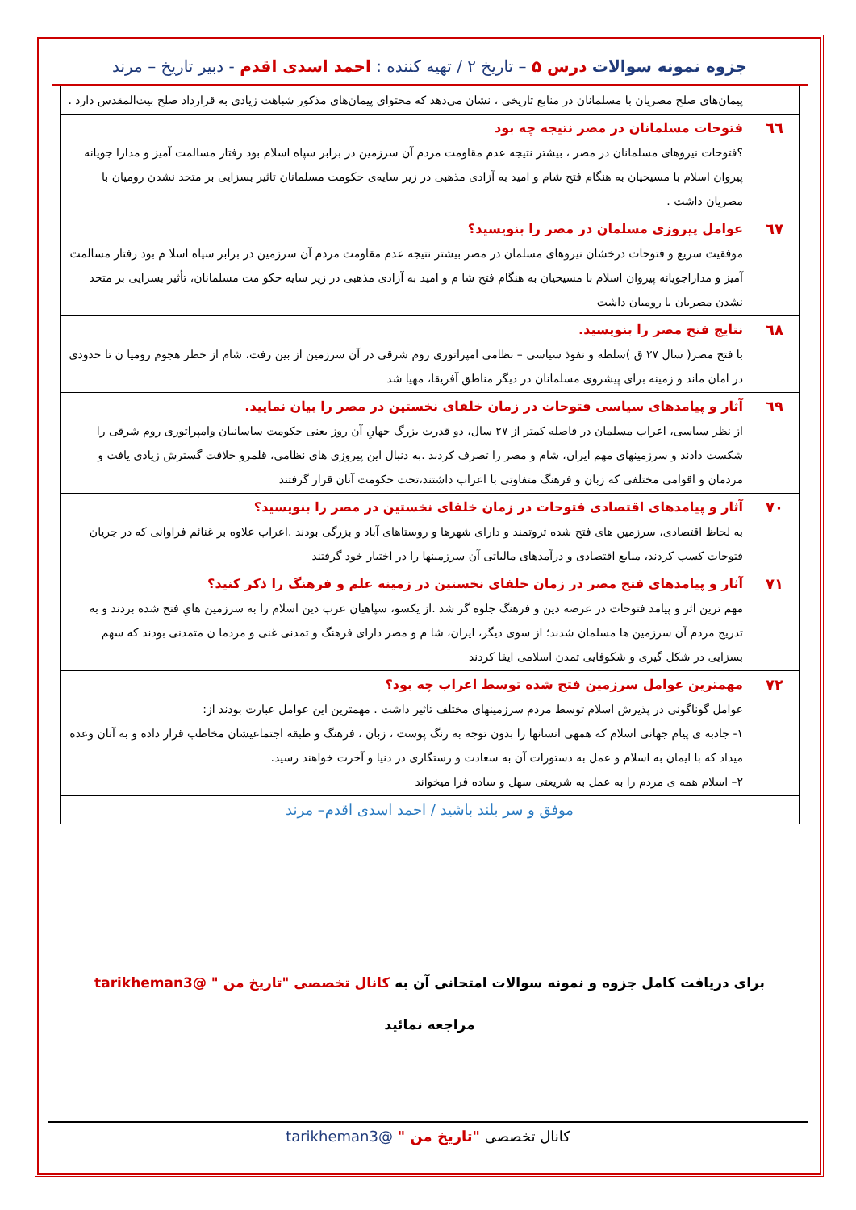جزوه نمونه سوالات درس ۵ – تاریخ ۲ / تهیه کننده : احمد اسدی اقدم - دبیر تاریخ – مرند
| | پیمان‌های صلح مصریان با مسلمانان در منابع تاریخی ، نشان می‌دهد که محتوای پیمان‌های مذکور شباهت زیادی به قرارداد صلح بیت‌المقدس دارد . |
| ٦٦ | فتوحات مسلمانان در مصر نتیجه چه بود ؟فتوحات نیروهای مسلمانان در مصر ، بیشتر نتیجه عدم مقاومت مردم آن سرزمین در برابر سپاه اسلام بود رفتار مسالمت آمیز و مدارا جویانه پیروان اسلام با مسیحیان به هنگام فتح شام و امید به آزادی مذهبی در زیر سایه‌ی حکومت مسلمانان تاثیر بسزایی بر متحد نشدن رومیان با مصریان داشت . |
| ٦٧ | عوامل پیروزی مسلمان در مصر را بنویسید؟ موفقیت سریع و فتوحات درخشان نیروهای مسلمان در مصر بیشتر نتیجه عدم مقاومت مردم آن سرزمین در برابر سپاه اسلا م بود رفتار مسالمت آمیز و مداراجویانه پیروان اسلام با مسیحیان به هنگام فتح شا م و امید به آزادی مذهبی در زیر سایه حکو مت مسلمانان، تأثیر بسزایی بر متحد نشدن مصریان با رومیان داشت |
| ٦٨ | نتایج فتح مصر را بنویسید. با فتح مصر( سال ۲۷ ق )سلطه و نفوذ سیاسی – نظامی امپراتوری روم شرقی در آن سرزمین از بین رفت، شام از خطر هجوم رومیا ن تا حدودی در امان ماند و زمینه برای پیشروی مسلمانان در دیگر مناطق آفریقا، مهیا شد |
| ٦٩ | آثار و پیامدهای سیاسی فتوحات در زمان خلفای نخستین در مصر را بیان نمایید. از نظر سیاسی، اعراب مسلمان در فاصله کمتر از ۲۷ سال، دو قدرت بزرگ جهانِ آن روز یعنی حکومت ساسانیان وامپراتوری روم شرقی را شکست دادند و سرزمینهای مهم ایران، شام و مصر را تصرف کردند .به دنبال این پیروزی های نظامی، قلمرو خلافت گسترش زیادی یافت و مردمان و اقوامی مختلفی که زبان و فرهنگ متفاوتی با اعراب داشتند،تحت حکومت آنان قرار گرفتند |
| ٧٠ | آثار و پیامدهای اقتصادی فتوحات در زمان خلفای نخستین در مصر را بنویسید؟ به لحاظ اقتصادی، سرزمین های فتح شده ثروتمند و دارای شهرها و روستاهای آباد و بزرگی بودند .اعراب علاوه بر غنائم فراوانی که در جریان فتوحات کسب کردند، منابع اقتصادی و درآمدهای مالیاتی آن سرزمینها را در اختیار خود گرفتند |
| ٧١ | آثار و پیامدهای فتح مصر در زمان خلفای نخستین در زمینه علم و فرهنگ را ذکر کنید؟ مهم ترین اثر و پیامد فتوحات در عرصه دین و فرهنگ جلوه گر شد .از یکسو، سپاهیان عرب دین اسلام را به سرزمین هایِ فتح شده بردند و به تدریج مردم آن سرزمین ها مسلمان شدند؛ از سوی دیگر، ایران، شا م و مصر دارای فرهنگ و تمدنی غنی و مردما ن متمدنی بودند که سهم بسزایی در شکل گیری و شکوفایی تمدن اسلامی ایفا کردند |
| ٧٢ | مهمترین عوامل سرزمین فتح شده توسط اعراب چه بود؟ عوامل گوناگونی در پذیرش اسلام توسط مردم سرزمینهای مختلف تاثیر داشت . مهمترین این عوامل عبارت بودند از: ۱- جاذبه ی پیام جهانی اسلام که همهی انسانها را بدون توجه به رنگ پوست ، زبان ، فرهنگ و طبقه اجتماعیشان مخاطب قرار داده و به آنان وعده میداد که با ایمان به اسلام و عمل به دستورات آن به سعادت و رستگاری در دنیا و آخرت خواهند رسید. ۲– اسلام همه ی مردم را به عمل به شریعتی سهل و ساده فرا میخواند |
| موفق و سر بلند باشید / احمد اسدی اقدم– مرند | |
برای دریافت کامل جزوه و نمونه سوالات امتحانی آن به کانال تخصصی "تاریخ من " @tarikheman3
مراجعه نمائید
کانال تخصصی "تاریخ من " @tarikheman3